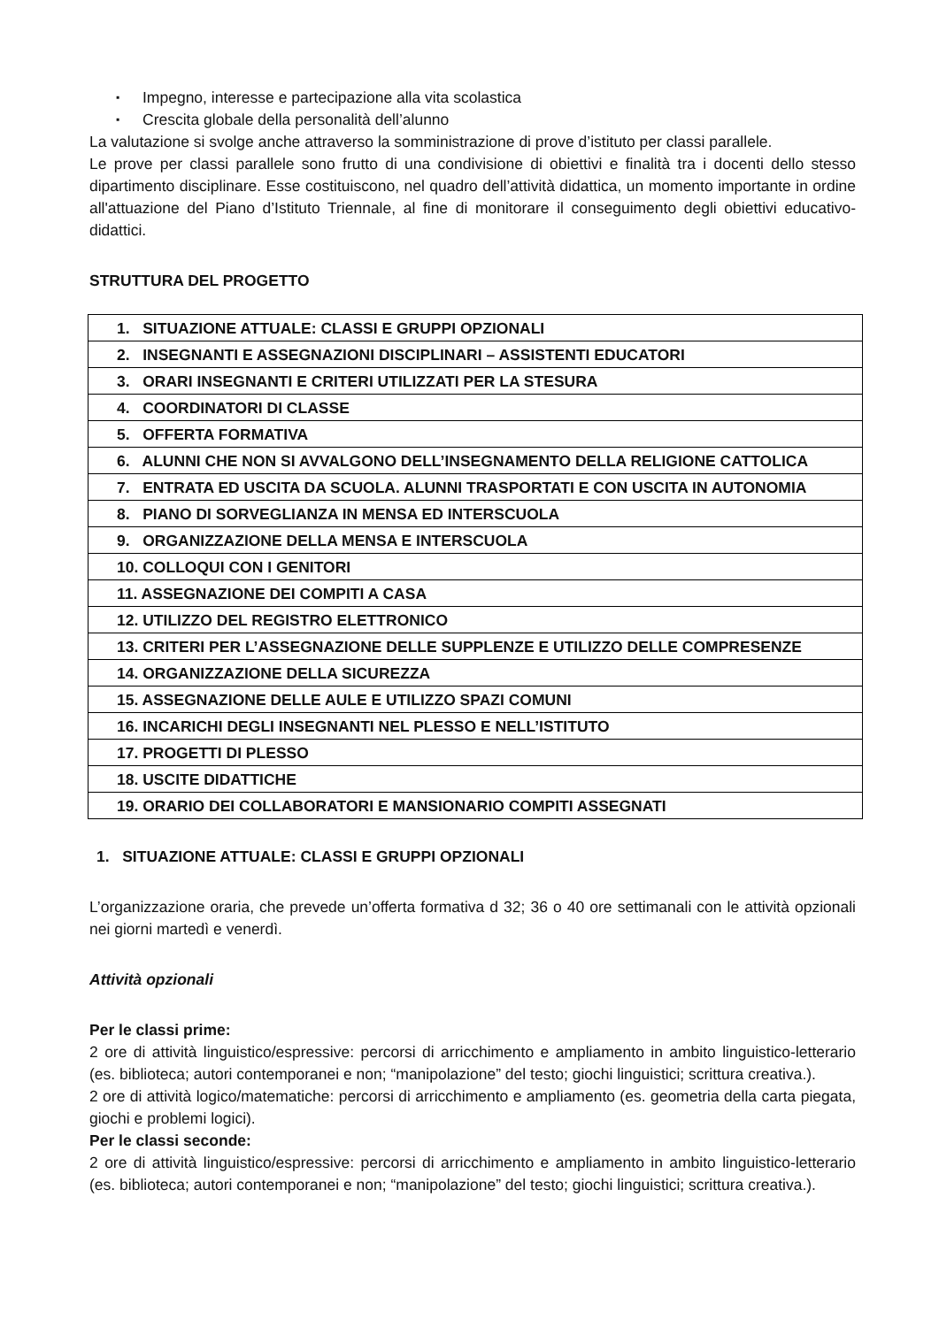▪ Impegno, interesse e partecipazione alla vita scolastica
▪ Crescita globale della personalità dell’alunno
La valutazione si svolge anche attraverso la somministrazione di prove d’istituto per classi parallele.
Le prove per classi parallele sono frutto di una condivisione di obiettivi e finalità tra i docenti dello stesso dipartimento disciplinare. Esse costituiscono, nel quadro dell’attività didattica, un momento importante in ordine all'attuazione del Piano d’Istituto Triennale, al fine di monitorare il conseguimento degli obiettivi educativo-didattici.
STRUTTURA DEL PROGETTO
| 1. SITUAZIONE ATTUALE: CLASSI E GRUPPI OPZIONALI |
| 2. INSEGNANTI E ASSEGNAZIONI DISCIPLINARI – ASSISTENTI EDUCATORI |
| 3. ORARI INSEGNANTI E CRITERI UTILIZZATI PER LA STESURA |
| 4. COORDINATORI DI CLASSE |
| 5. OFFERTA FORMATIVA |
| 6. ALUNNI CHE NON SI AVVALGONO DELL’INSEGNAMENTO DELLA RELIGIONE CATTOLICA |
| 7. ENTRATA ED USCITA DA SCUOLA. ALUNNI TRASPORTATI E CON USCITA IN AUTONOMIA |
| 8. PIANO DI SORVEGLIANZA IN MENSA ED INTERSCUOLA |
| 9. ORGANIZZAZIONE DELLA MENSA E INTERSCUOLA |
| 10. COLLOQUI CON I GENITORI |
| 11. ASSEGNAZIONE DEI COMPITI A CASA |
| 12. UTILIZZO DEL REGISTRO ELETTRONICO |
| 13. CRITERI PER L’ASSEGNAZIONE DELLE SUPPLENZE E UTILIZZO DELLE COMPRESENZE |
| 14. ORGANIZZAZIONE DELLA SICUREZZA |
| 15. ASSEGNAZIONE DELLE AULE E UTILIZZO SPAZI COMUNI |
| 16. INCARICHI DEGLI INSEGNANTI NEL PLESSO E NELL’ISTITUTO |
| 17. PROGETTI DI PLESSO |
| 18. USCITE DIDATTICHE |
| 19. ORARIO DEI COLLABORATORI E MANSIONARIO COMPITI ASSEGNATI |
1. SITUAZIONE ATTUALE: CLASSI E GRUPPI OPZIONALI
L’organizzazione oraria, che prevede un’offerta formativa d 32; 36 o 40 ore settimanali con le attività opzionali nei giorni martedì e venerdì.
Attività opzionali
Per le classi prime:
2 ore di attività linguistico/espressive: percorsi di arricchimento e ampliamento in ambito linguistico-letterario (es. biblioteca; autori contemporanei e non; “manipolazione” del testo; giochi linguistici; scrittura creativa.).
2 ore di attività logico/matematiche: percorsi di arricchimento e ampliamento (es. geometria della carta piegata, giochi e problemi logici).
Per le classi seconde:
2 ore di attività linguistico/espressive: percorsi di arricchimento e ampliamento in ambito linguistico-letterario (es. biblioteca; autori contemporanei e non; “manipolazione” del testo; giochi linguistici; scrittura creativa.).